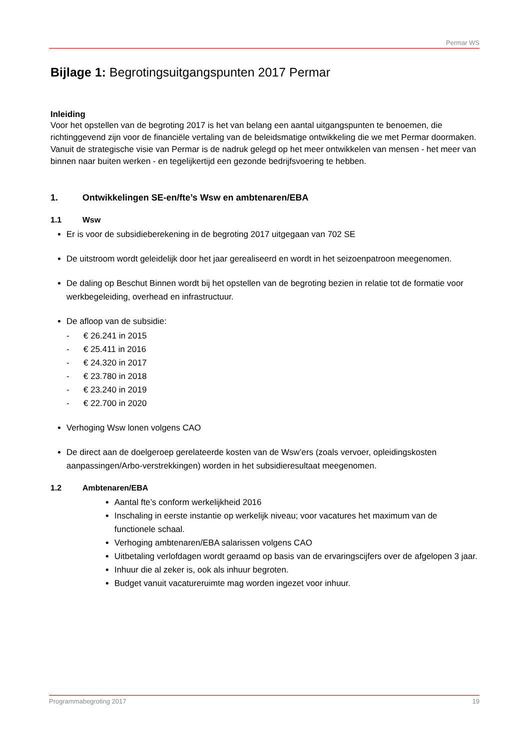Permar WS
Bijlage 1: Begrotingsuitgangspunten 2017 Permar
Inleiding
Voor het opstellen van de begroting 2017 is het van belang een aantal uitgangspunten te benoemen, die richtinggevend zijn voor de financiële vertaling van de beleidsmatige ontwikkeling die we met Permar doormaken. Vanuit de strategische visie van Permar is de nadruk gelegd op het meer ontwikkelen van mensen - het meer van binnen naar buiten werken - en tegelijkertijd een gezonde bedrijfsvoering te hebben.
1. Ontwikkelingen SE-en/fte’s Wsw en ambtenaren/EBA
1.1 Wsw
Er is voor de subsidieberekening in de begroting 2017 uitgegaan van 702 SE
De uitstroom wordt geleidelijk door het jaar gerealiseerd en wordt in het seizoenpatroon meegenomen.
De daling op Beschut Binnen wordt bij het opstellen van de begroting bezien in relatie tot de formatie voor werkbegeleiding, overhead en infrastructuur.
De afloop van de subsidie:
- € 26.241 in 2015
- € 25.411 in 2016
- € 24.320 in 2017
- € 23.780 in 2018
- € 23.240 in 2019
- € 22.700 in 2020
Verhoging Wsw lonen volgens CAO
De direct aan de doelgeroep gerelateerde kosten van de Wsw’ers (zoals vervoer, opleidingskosten aanpassingen/Arbo-verstrekkingen) worden in het subsidieresultaat meegenomen.
1.2 Ambtenaren/EBA
Aantal fte’s conform werkelijkheid 2016
Inschaling in eerste instantie op werkelijk niveau; voor vacatures het maximum van de functionele schaal.
Verhoging ambtenaren/EBA salarissen volgens CAO
Uitbetaling verlofdagen wordt geraamd op basis van de ervaringscijfers over de afgelopen 3 jaar.
Inhuur die al zeker is, ook als inhuur begroten.
Budget vanuit vacatureruimte mag worden ingezet voor inhuur.
Programmabegroting 2017 19